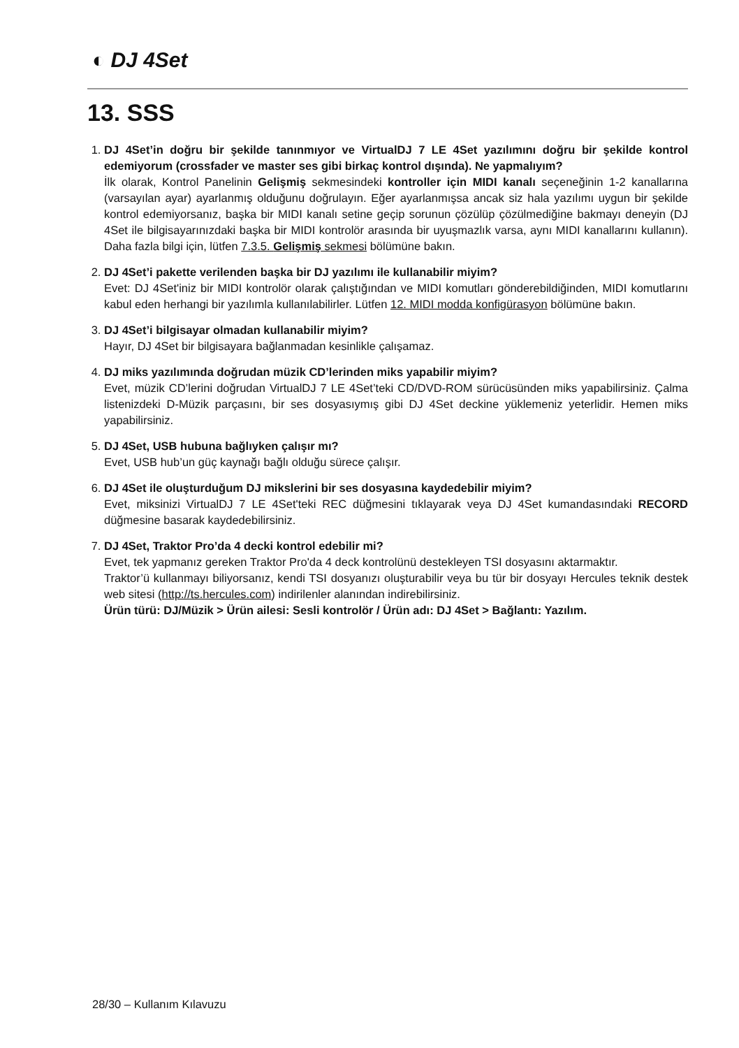◐ DJ 4Set
13. SSS
1. DJ 4Set’in doğru bir şekilde tanınmıyor ve VirtualDJ 7 LE 4Set yazılımını doğru bir şekilde kontrol edemiyorum (crossfader ve master ses gibi birkaç kontrol dışında). Ne yapmalıyım?
İlk olarak, Kontrol Panelinin Gelişmiş sekmesindeki kontroller için MIDI kanalı seçeneğinin 1-2 kanallarına (varsayılan ayar) ayarlanmış olduğunu doğrulayın. Eğer ayarlanmışsa ancak siz hala yazılımı uygun bir şekilde kontrol edemiyorsanız, başka bir MIDI kanalı setine geçip sorunun çözülüp çözülmediğine bakmayı deneyin (DJ 4Set ile bilgisayarınızdaki başka bir MIDI kontrolör arasında bir uyuşmazlık varsa, aynı MIDI kanallarını kullanın). Daha fazla bilgi için, lütfen 7.3.5. Gelişmiş sekmesi bölümüne bakın.
2. DJ 4Set’i pakette verilenden başka bir DJ yazılımı ile kullanabilir miyim?
Evet: DJ 4Set'iniz bir MIDI kontrolör olarak çalıştığından ve MIDI komutları gönderebildiğinden, MIDI komutlarını kabul eden herhangi bir yazılımla kullanılabilirler. Lütfen 12. MIDI modda konfigürasyon bölümüne bakın.
3. DJ 4Set’i bilgisayar olmadan kullanabilir miyim?
Hayır, DJ 4Set bir bilgisayara bağlanmadan kesinlikle çalışamaz.
4. DJ miks yazılımında doğrudan müzik CD’lerinden miks yapabilir miyim?
Evet, müzik CD’lerini doğrudan VirtualDJ 7 LE 4Set’teki CD/DVD-ROM sürücüsünden miks yapabilirsiniz. Çalma listenizdeki D-Müzik parçasını, bir ses dosyasıymış gibi DJ 4Set deckine yüklemeniz yeterlidir. Hemen miks yapabilirsiniz.
5. DJ 4Set, USB hubuna bağlıyken çalışır mı?
Evet, USB hub’un güç kaynağı bağlı olduğu sürece çalışır.
6. DJ 4Set ile oluşturduğum DJ mikslerini bir ses dosyasına kaydedebilir miyim?
Evet, miksinizi VirtualDJ 7 LE 4Set'teki REC düğmesini tıklayarak veya DJ 4Set kumandasındaki RECORD düğmesine basarak kaydedebilirsiniz.
7. DJ 4Set, Traktor Pro’da 4 decki kontrol edebilir mi?
Evet, tek yapmanız gereken Traktor Pro'da 4 deck kontrolünü destekleyen TSI dosyasını aktarmaktır.
Traktor’ü kullanmayı biliyorsanız, kendi TSI dosyanızı oluşturabilir veya bu tür bir dosyayı Hercules teknik destek web sitesi (http://ts.hercules.com) indirilenler alanından indirebilirsiniz.
Ürün türü: DJ/Müzik > Ürün ailesi: Sesli kontrolör / Ürün adı: DJ 4Set > Bağlantı: Yazılım.
28/30 – Kullanım Kılavuzu